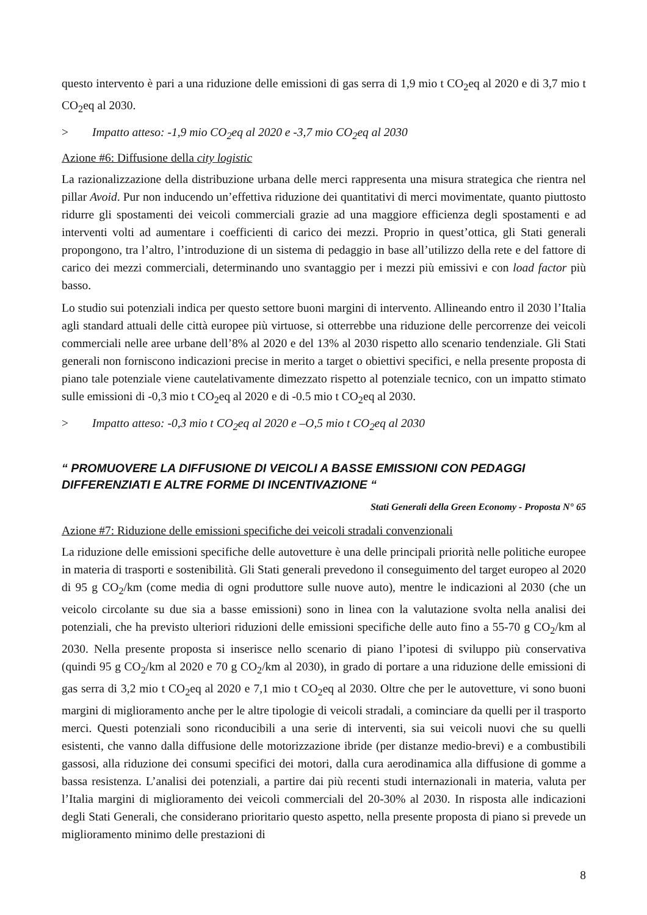questo intervento è pari a una riduzione delle emissioni di gas serra di 1,9 mio t CO<sub>2</sub>eq al 2020 e di 3,7 mio t CO<sub>2</sub>eq al 2030.
> Impatto atteso: -1,9 mio CO<sub>2</sub>eq al 2020 e -3,7 mio CO<sub>2</sub>eq al 2030
Azione #6: Diffusione della city logistic
La razionalizzazione della distribuzione urbana delle merci rappresenta una misura strategica che rientra nel pillar Avoid. Pur non inducendo un’effettiva riduzione dei quantitativi di merci movimentate, quanto piuttosto ridurre gli spostamenti dei veicoli commerciali grazie ad una maggiore efficienza degli spostamenti e ad interventi volti ad aumentare i coefficienti di carico dei mezzi. Proprio in quest’ottica, gli Stati generali propongono, tra l’altro, l’introduzione di un sistema di pedaggio in base all’utilizzo della rete e del fattore di carico dei mezzi commerciali, determinando uno svantaggio per i mezzi più emissivi e con load factor più basso.
Lo studio sui potenziali indica per questo settore buoni margini di intervento. Allineando entro il 2030 l’Italia agli standard attuali delle città europee più virtuose, si otterrebbe una riduzione delle percorrenze dei veicoli commerciali nelle aree urbane dell’8% al 2020 e del 13% al 2030 rispetto allo scenario tendenziale. Gli Stati generali non forniscono indicazioni precise in merito a target o obiettivi specifici, e nella presente proposta di piano tale potenziale viene cautelativamente dimezzato rispetto al potenziale tecnico, con un impatto stimato sulle emissioni di -0,3 mio t CO<sub>2</sub>eq al 2020 e di -0.5 mio t CO<sub>2</sub>eq al 2030.
> Impatto atteso: -0,3 mio t CO<sub>2</sub>eq al 2020 e –O,5 mio t CO<sub>2</sub>eq al 2030
“ PROMUOVERE LA DIFFUSIONE DI VEICOLI A BASSE EMISSIONI CON PEDAGGI DIFFERENZIATI E ALTRE FORME DI INCENTIVAZIONE “
Stati Generali della Green Economy - Proposta N° 65
Azione #7: Riduzione delle emissioni specifiche dei veicoli stradali convenzionali
La riduzione delle emissioni specifiche delle autovetture è una delle principali priorità nelle politiche europee in materia di trasporti e sostenibilità. Gli Stati generali prevedono il conseguimento del target europeo al 2020 di 95 g CO<sub>2</sub>/km (come media di ogni produttore sulle nuove auto), mentre le indicazioni al 2030 (che un veicolo circolante su due sia a basse emissioni) sono in linea con la valutazione svolta nella analisi dei potenziali, che ha previsto ulteriori riduzioni delle emissioni specifiche delle auto fino a 55-70 g CO<sub>2</sub>/km al 2030. Nella presente proposta si inserisce nello scenario di piano l’ipotesi di sviluppo più conservativa (quindi 95 g CO<sub>2</sub>/km al 2020 e 70 g CO<sub>2</sub>/km al 2030), in grado di portare a una riduzione delle emissioni di gas serra di 3,2 mio t CO<sub>2</sub>eq al 2020 e 7,1 mio t CO<sub>2</sub>eq al 2030. Oltre che per le autovetture, vi sono buoni margini di miglioramento anche per le altre tipologie di veicoli stradali, a cominciare da quelli per il trasporto merci. Questi potenziali sono riconducibili a una serie di interventi, sia sui veicoli nuovi che su quelli esistenti, che vanno dalla diffusione delle motorizzazione ibride (per distanze medio-brevi) e a combustibili gassosi, alla riduzione dei consumi specifici dei motori, dalla cura aerodinamica alla diffusione di gomme a bassa resistenza. L’analisi dei potenziali, a partire dai più recenti studi internazionali in materia, valuta per l’Italia margini di miglioramento dei veicoli commerciali del 20-30% al 2030. In risposta alle indicazioni degli Stati Generali, che considerano prioritario questo aspetto, nella presente proposta di piano si prevede un miglioramento minimo delle prestazioni di
8